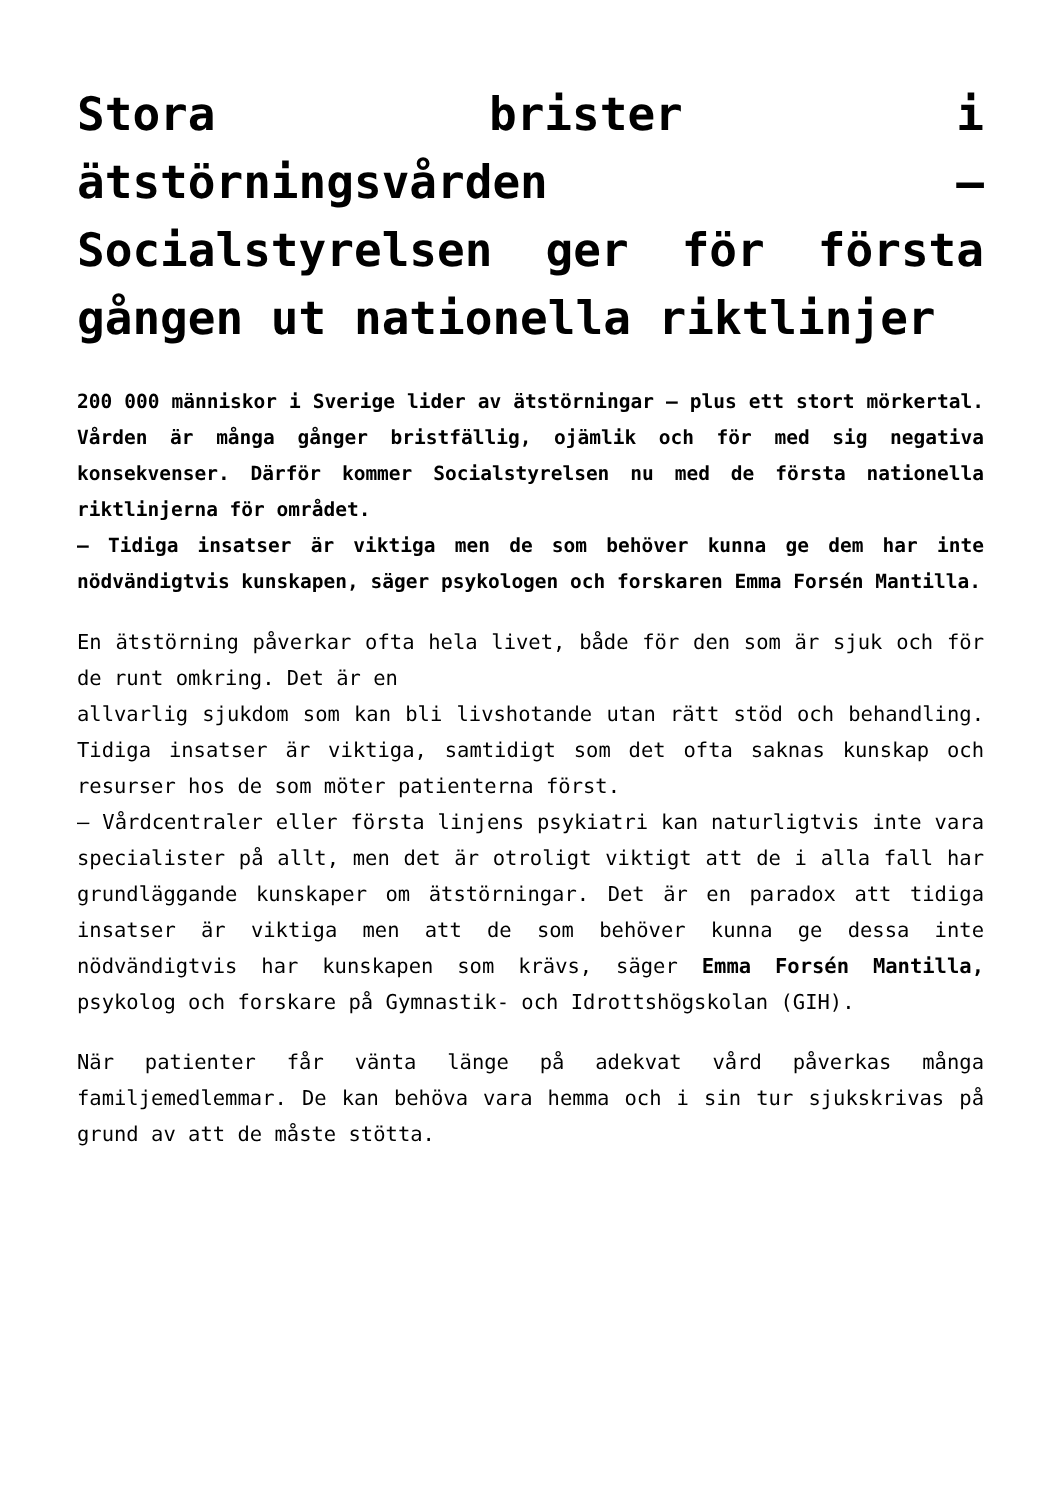Stora brister i ätstörningsvården – Socialstyrelsen ger för första gången ut nationella riktlinjer
200 000 människor i Sverige lider av ätstörningar – plus ett stort mörkertal. Vården är många gånger bristfällig, ojämlik och för med sig negativa konsekvenser. Därför kommer Socialstyrelsen nu med de första nationella riktlinjerna för området.
– Tidiga insatser är viktiga men de som behöver kunna ge dem har inte nödvändigtvis kunskapen, säger psykologen och forskaren Emma Forsén Mantilla.
En ätstörning påverkar ofta hela livet, både för den som är sjuk och för de runt omkring. Det är en
allvarlig sjukdom som kan bli livshotande utan rätt stöd och behandling. Tidiga insatser är viktiga, samtidigt som det ofta saknas kunskap och resurser hos de som möter patienterna först.
– Vårdcentraler eller första linjens psykiatri kan naturligtvis inte vara specialister på allt, men det är otroligt viktigt att de i alla fall har grundläggande kunskaper om ätstörningar. Det är en paradox att tidiga insatser är viktiga men att de som behöver kunna ge dessa inte nödvändigtvis har kunskapen som krävs, säger Emma Forsén Mantilla, psykolog och forskare på Gymnastik- och Idrottshögskolan (GIH).
När patienter får vänta länge på adekvat vård påverkas många familjemedlemmar. De kan behöva vara hemma och i sin tur sjukskrivas på grund av att de måste stötta.